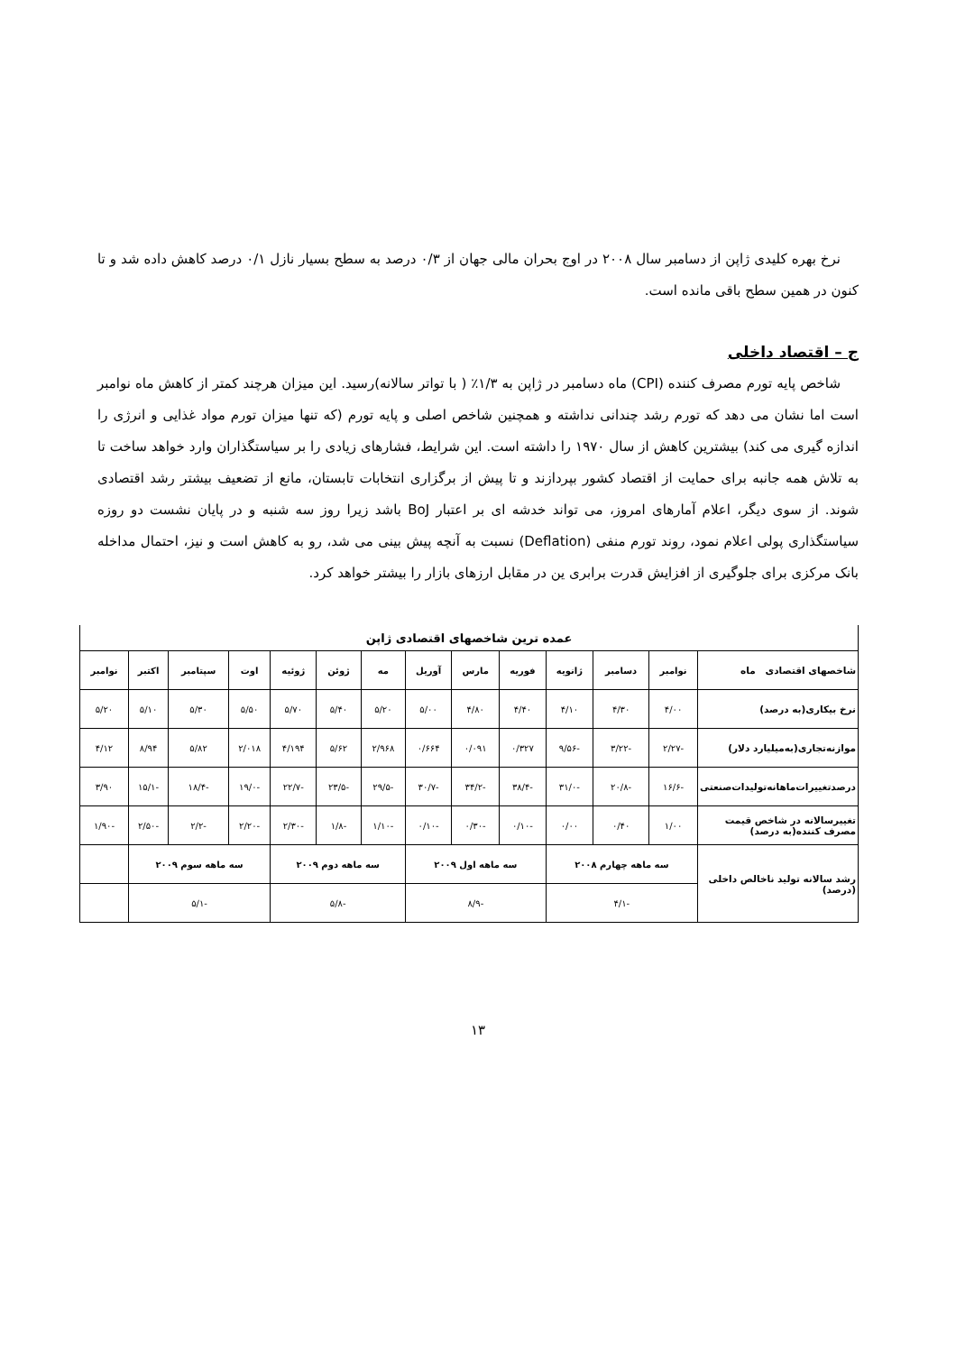نرخ بهره کلیدی ژاپن از دسامبر سال ۲۰۰۸ در اوج بحران مالی جهان از ۰/۳ درصد به سطح بسیار نازل ۰/۱ درصد کاهش داده شد و تا کنون در همین سطح باقی مانده است.
ج – اقتصاد داخلی
شاخص پایه تورم مصرف کننده (CPI) ماه دسامبر در ژاپن به ۱/۳٪ ( با تواتر سالانه)رسید. این میزان هرچند کمتر از کاهش ماه نوامبر است اما نشان می دهد که تورم رشد چندانی نداشته و همچنین شاخص اصلی و پایه تورم (که تنها میزان تورم مواد غذایی و انرژی را اندازه گیری می کند) بیشترین کاهش از سال ۱۹۷۰ را داشته است. این شرایط، فشارهای زیادی را بر سیاستگذاران وارد خواهد ساخت تا به تلاش همه جانبه برای حمایت از اقتصاد کشور بپردازند و تا پیش از برگزاری انتخابات تابستان، مانع از تضعیف بیشتر رشد اقتصادی شوند. از سوی دیگر، اعلام آمارهای امروز، می تواند خدشه ای بر اعتبار BoJ باشد زیرا روز سه شنبه و در پایان نشست دو روزه سیاستگذاری پولی اعلام نمود، روند تورم منفی (Deflation) نسبت به آنچه پیش بینی می شد، رو به کاهش است و نیز، احتمال مداخله بانک مرکزی برای جلوگیری از افزایش قدرت برابری ین در مقابل ارزهای بازار را بیشتر خواهد کرد.
| عمده ترین شاخصهای اقتصادی ژاپن | | | | | | | | | | | | | |
| شاخصهای اقتصادی ماه | نوامبر | دسامبر | ژانویه | فوریه | مارس | آوریل | مه | ژوئن | ژوئیه | اوت | سپتامبر | اکتبر | نوامبر |
| نرخ بیکاری(به درصد) | ۴/۰۰ | ۴/۳۰ | ۴/۱۰ | ۴/۴۰ | ۴/۸۰ | ۵/۰۰ | ۵/۲۰ | ۵/۴۰ | ۵/۷۰ | ۵/۵۰ | ۵/۳۰ | ۵/۱۰ | ۵/۲۰ |
| موازنه‌تجاری(به‌میلیارد دلار) | -۲/۲۷ | -۳/۲۲ | -۹/۵۶ | ۰/۳۲۷ | ۰/۰۹۱ | ۰/۶۶۴ | ۲/۹۶۸ | ۵/۶۲ | ۴/۱۹۴ | ۲/۰۱۸ | ۵/۸۲ | ۸/۹۴ | ۴/۱۲ |
| درصدتغییرات‌ماهانه‌تولیدات‌صنعتی | -۱۶/۶ | -۲۰/۸ | -۳۱/۰ | -۳۸/۴ | -۳۴/۲ | -۳۰/۷ | -۲۹/۵ | -۲۳/۵ | -۲۲/۷ | -۱۹/۰ | -۱۸/۴ | -۱۵/۱ | ۳/۹۰ |
| تغییرسالانه در شاخص قیمت مصرف کننده(به درصد) | ۱/۰۰ | ۰/۴۰ | ۰/۰۰ | -۰/۱۰ | -۰/۳۰ | -۰/۱۰ | -۱/۱۰ | -۱/۸ | -۲/۳۰ | -۲/۲۰ | -۲/۲ | -۲/۵۰ | -۱/۹۰ |
| رشد سالانه تولید ناخالص داخلی (درصد) | سه ماهه چهارم ۲۰۰۸ | | | سه ماهه اول ۲۰۰۹ | | | سه ماهه دوم ۲۰۰۹ | | | سه ماهه سوم ۲۰۰۹ | | | |
| | -۴/۱ | | | -۸/۹ | | | -۵/۸ | | | -۵/۱ | | | |
۱۳